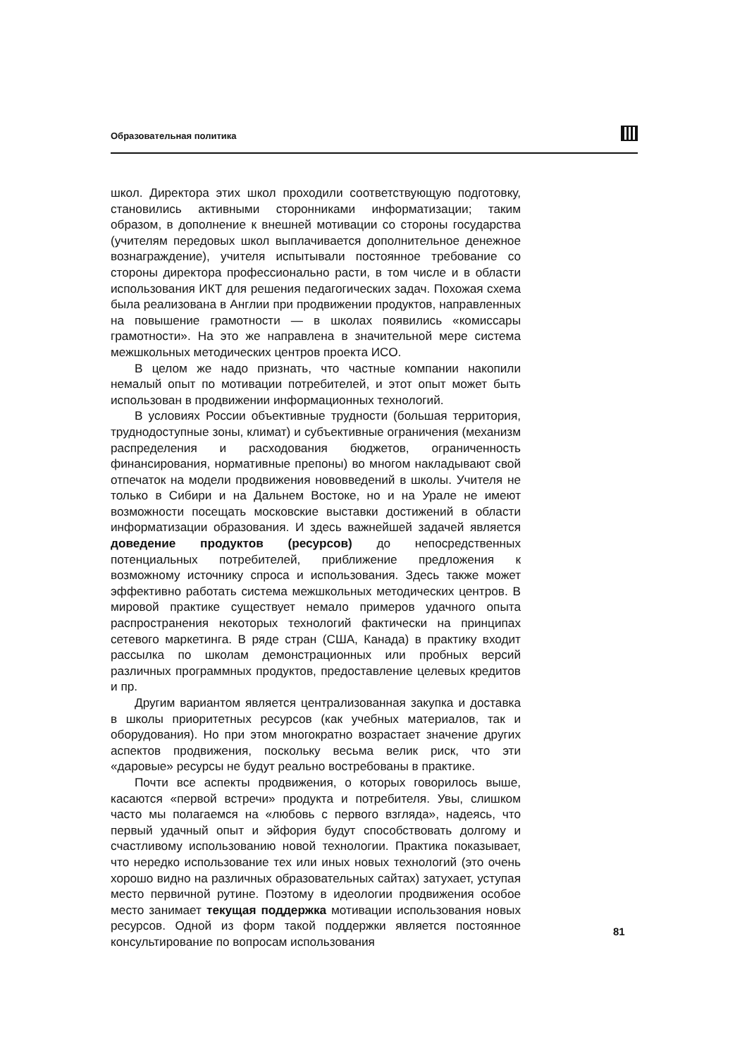Образовательная политика
школ. Директора этих школ проходили соответствующую подготовку, становились активными сторонниками информатизации; таким образом, в дополнение к внешней мотивации со стороны государства (учителям передовых школ выплачивается дополнительное денежное вознаграждение), учителя испытывали постоянное требование со стороны директора профессионально расти, в том числе и в области использования ИКТ для решения педагогических задач. Похожая схема была реализована в Англии при продвижении продуктов, направленных на повышение грамотности — в школах появились «комиссары грамотности». На это же направлена в значительной мере система межшкольных методических центров проекта ИСО.
В целом же надо признать, что частные компании накопили немалый опыт по мотивации потребителей, и этот опыт может быть использован в продвижении информационных технологий.
В условиях России объективные трудности (большая территория, труднодоступные зоны, климат) и субъективные ограничения (механизм распределения и расходования бюджетов, ограниченность финансирования, нормативные препоны) во многом накладывают свой отпечаток на модели продвижения нововведений в школы. Учителя не только в Сибири и на Дальнем Востоке, но и на Урале не имеют возможности посещать московские выставки достижений в области информатизации образования. И здесь важнейшей задачей является доведение продуктов (ресурсов) до непосредственных потенциальных потребителей, приближение предложения к возможному источнику спроса и использования. Здесь также может эффективно работать система межшкольных методических центров. В мировой практике существует немало примеров удачного опыта распространения некоторых технологий фактически на принципах сетевого маркетинга. В ряде стран (США, Канада) в практику входит рассылка по школам демонстрационных или пробных версий различных программных продуктов, предоставление целевых кредитов и пр.
Другим вариантом является централизованная закупка и доставка в школы приоритетных ресурсов (как учебных материалов, так и оборудования). Но при этом многократно возрастает значение других аспектов продвижения, поскольку весьма велик риск, что эти «даровые» ресурсы не будут реально востребованы в практике.
Почти все аспекты продвижения, о которых говорилось выше, касаются «первой встречи» продукта и потребителя. Увы, слишком часто мы полагаемся на «любовь с первого взгляда», надеясь, что первый удачный опыт и эйфория будут способствовать долгому и счастливому использованию новой технологии. Практика показывает, что нередко использование тех или иных новых технологий (это очень хорошо видно на различных образовательных сайтах) затухает, уступая место первичной рутине. Поэтому в идеологии продвижения особое место занимает текущая поддержка мотивации использования новых ресурсов. Одной из форм такой поддержки является постоянное консультирование по вопросам использования
81